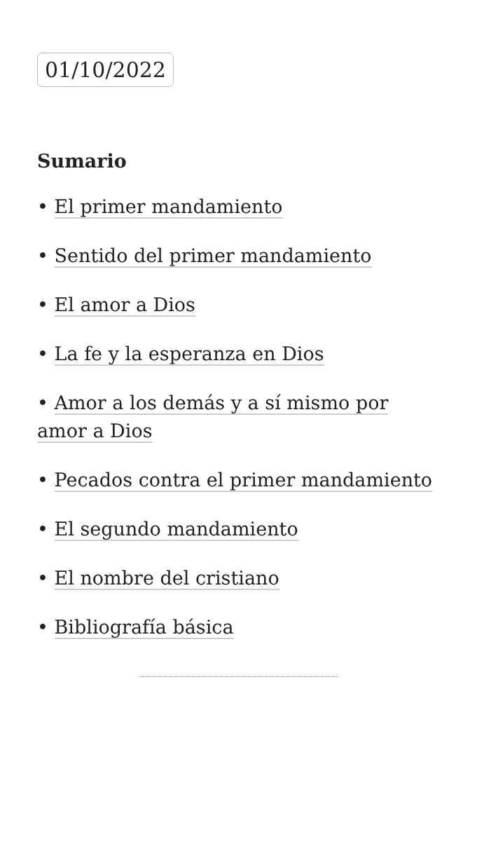01/10/2022
Sumario
• El primer mandamiento
• Sentido del primer mandamiento
• El amor a Dios
• La fe y la esperanza en Dios
• Amor a los demás y a sí mismo por amor a Dios
• Pecados contra el primer mandamiento
• El segundo mandamiento
• El nombre del cristiano
• Bibliografía básica